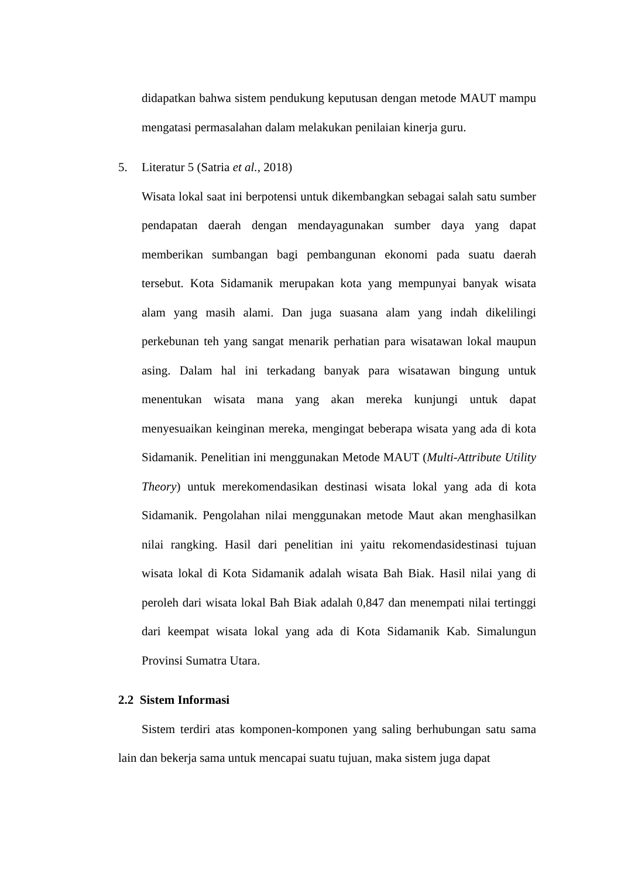didapatkan bahwa sistem pendukung keputusan dengan metode MAUT mampu mengatasi permasalahan dalam melakukan penilaian kinerja guru.
5. Literatur 5 (Satria et al., 2018)
Wisata lokal saat ini berpotensi untuk dikembangkan sebagai salah satu sumber pendapatan daerah dengan mendayagunakan sumber daya yang dapat memberikan sumbangan bagi pembangunan ekonomi pada suatu daerah tersebut. Kota Sidamanik merupakan kota yang mempunyai banyak wisata alam yang masih alami. Dan juga suasana alam yang indah dikelilingi perkebunan teh yang sangat menarik perhatian para wisatawan lokal maupun asing. Dalam hal ini terkadang banyak para wisatawan bingung untuk menentukan wisata mana yang akan mereka kunjungi untuk dapat menyesuaikan keinginan mereka, mengingat beberapa wisata yang ada di kota Sidamanik. Penelitian ini menggunakan Metode MAUT (Multi-Attribute Utility Theory) untuk merekomendasikan destinasi wisata lokal yang ada di kota Sidamanik. Pengolahan nilai menggunakan metode Maut akan menghasilkan nilai rangking. Hasil dari penelitian ini yaitu rekomendasidestinasi tujuan wisata lokal di Kota Sidamanik adalah wisata Bah Biak. Hasil nilai yang di peroleh dari wisata lokal Bah Biak adalah 0,847 dan menempati nilai tertinggi dari keempat wisata lokal yang ada di Kota Sidamanik Kab. Simalungun Provinsi Sumatra Utara.
2.2 Sistem Informasi
Sistem terdiri atas komponen-komponen yang saling berhubungan satu sama lain dan bekerja sama untuk mencapai suatu tujuan, maka sistem juga dapat